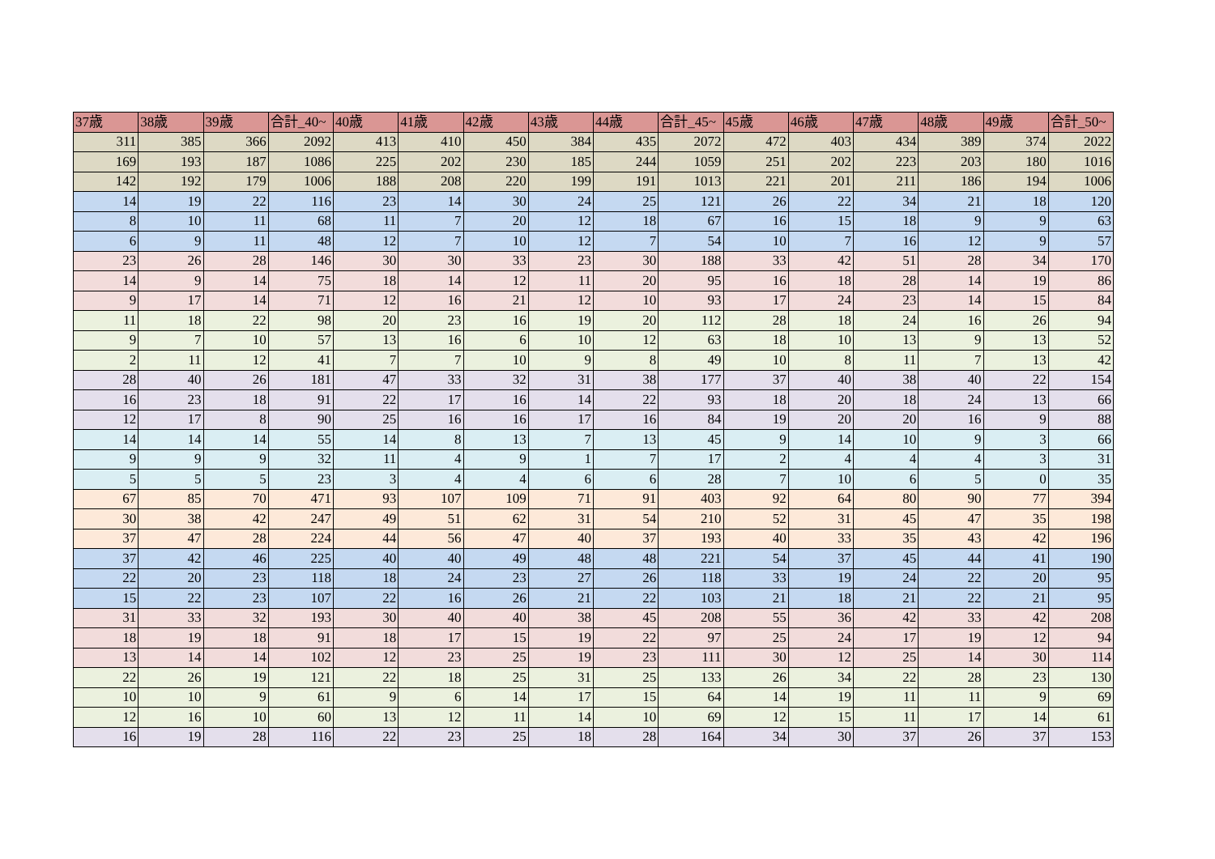| 37歳 | 38歳 | 39歳 | 合計_40~ | 40歳 | 41歳 | 42歳 | 43歳 | 44歳 | 合計_45~ | 45歳 | 46歳 | 47歳 | 48歳 | 49歳 | 合計_50~ |
| --- | --- | --- | --- | --- | --- | --- | --- | --- | --- | --- | --- | --- | --- | --- | --- |
| 311 | 385 | 366 | 2092 | 413 | 410 | 450 | 384 | 435 | 2072 | 472 | 403 | 434 | 389 | 374 | 2022 |
| 169 | 193 | 187 | 1086 | 225 | 202 | 230 | 185 | 244 | 1059 | 251 | 202 | 223 | 203 | 180 | 1016 |
| 142 | 192 | 179 | 1006 | 188 | 208 | 220 | 199 | 191 | 1013 | 221 | 201 | 211 | 186 | 194 | 1006 |
| 14 | 19 | 22 | 116 | 23 | 14 | 30 | 24 | 25 | 121 | 26 | 22 | 34 | 21 | 18 | 120 |
| 8 | 10 | 11 | 68 | 11 | 7 | 20 | 12 | 18 | 67 | 16 | 15 | 18 | 9 | 9 | 63 |
| 6 | 9 | 11 | 48 | 12 | 7 | 10 | 12 | 7 | 54 | 10 | 7 | 16 | 12 | 9 | 57 |
| 23 | 26 | 28 | 146 | 30 | 30 | 33 | 23 | 30 | 188 | 33 | 42 | 51 | 28 | 34 | 170 |
| 14 | 9 | 14 | 75 | 18 | 14 | 12 | 11 | 20 | 95 | 16 | 18 | 28 | 14 | 19 | 86 |
| 9 | 17 | 14 | 71 | 12 | 16 | 21 | 12 | 10 | 93 | 17 | 24 | 23 | 14 | 15 | 84 |
| 11 | 18 | 22 | 98 | 20 | 23 | 16 | 19 | 20 | 112 | 28 | 18 | 24 | 16 | 26 | 94 |
| 9 | 7 | 10 | 57 | 13 | 16 | 6 | 10 | 12 | 63 | 18 | 10 | 13 | 9 | 13 | 52 |
| 2 | 11 | 12 | 41 | 7 | 7 | 10 | 9 | 8 | 49 | 10 | 8 | 11 | 7 | 13 | 42 |
| 28 | 40 | 26 | 181 | 47 | 33 | 32 | 31 | 38 | 177 | 37 | 40 | 38 | 40 | 22 | 154 |
| 16 | 23 | 18 | 91 | 22 | 17 | 16 | 14 | 22 | 93 | 18 | 20 | 18 | 24 | 13 | 66 |
| 12 | 17 | 8 | 90 | 25 | 16 | 16 | 17 | 16 | 84 | 19 | 20 | 20 | 16 | 9 | 88 |
| 14 | 14 | 14 | 55 | 14 | 8 | 13 | 7 | 13 | 45 | 9 | 14 | 10 | 9 | 3 | 66 |
| 9 | 9 | 9 | 32 | 11 | 4 | 9 | 1 | 7 | 17 | 2 | 4 | 4 | 4 | 3 | 31 |
| 5 | 5 | 5 | 23 | 3 | 4 | 4 | 6 | 6 | 28 | 7 | 10 | 6 | 5 | 0 | 35 |
| 67 | 85 | 70 | 471 | 93 | 107 | 109 | 71 | 91 | 403 | 92 | 64 | 80 | 90 | 77 | 394 |
| 30 | 38 | 42 | 247 | 49 | 51 | 62 | 31 | 54 | 210 | 52 | 31 | 45 | 47 | 35 | 198 |
| 37 | 47 | 28 | 224 | 44 | 56 | 47 | 40 | 37 | 193 | 40 | 33 | 35 | 43 | 42 | 196 |
| 37 | 42 | 46 | 225 | 40 | 40 | 49 | 48 | 48 | 221 | 54 | 37 | 45 | 44 | 41 | 190 |
| 22 | 20 | 23 | 118 | 18 | 24 | 23 | 27 | 26 | 118 | 33 | 19 | 24 | 22 | 20 | 95 |
| 15 | 22 | 23 | 107 | 22 | 16 | 26 | 21 | 22 | 103 | 21 | 18 | 21 | 22 | 21 | 95 |
| 31 | 33 | 32 | 193 | 30 | 40 | 40 | 38 | 45 | 208 | 55 | 36 | 42 | 33 | 42 | 208 |
| 18 | 19 | 18 | 91 | 18 | 17 | 15 | 19 | 22 | 97 | 25 | 24 | 17 | 19 | 12 | 94 |
| 13 | 14 | 14 | 102 | 12 | 23 | 25 | 19 | 23 | 111 | 30 | 12 | 25 | 14 | 30 | 114 |
| 22 | 26 | 19 | 121 | 22 | 18 | 25 | 31 | 25 | 133 | 26 | 34 | 22 | 28 | 23 | 130 |
| 10 | 10 | 9 | 61 | 9 | 6 | 14 | 17 | 15 | 64 | 14 | 19 | 11 | 11 | 9 | 69 |
| 12 | 16 | 10 | 60 | 13 | 12 | 11 | 14 | 10 | 69 | 12 | 15 | 11 | 17 | 14 | 61 |
| 16 | 19 | 28 | 116 | 22 | 23 | 25 | 18 | 28 | 164 | 34 | 30 | 37 | 26 | 37 | 153 |